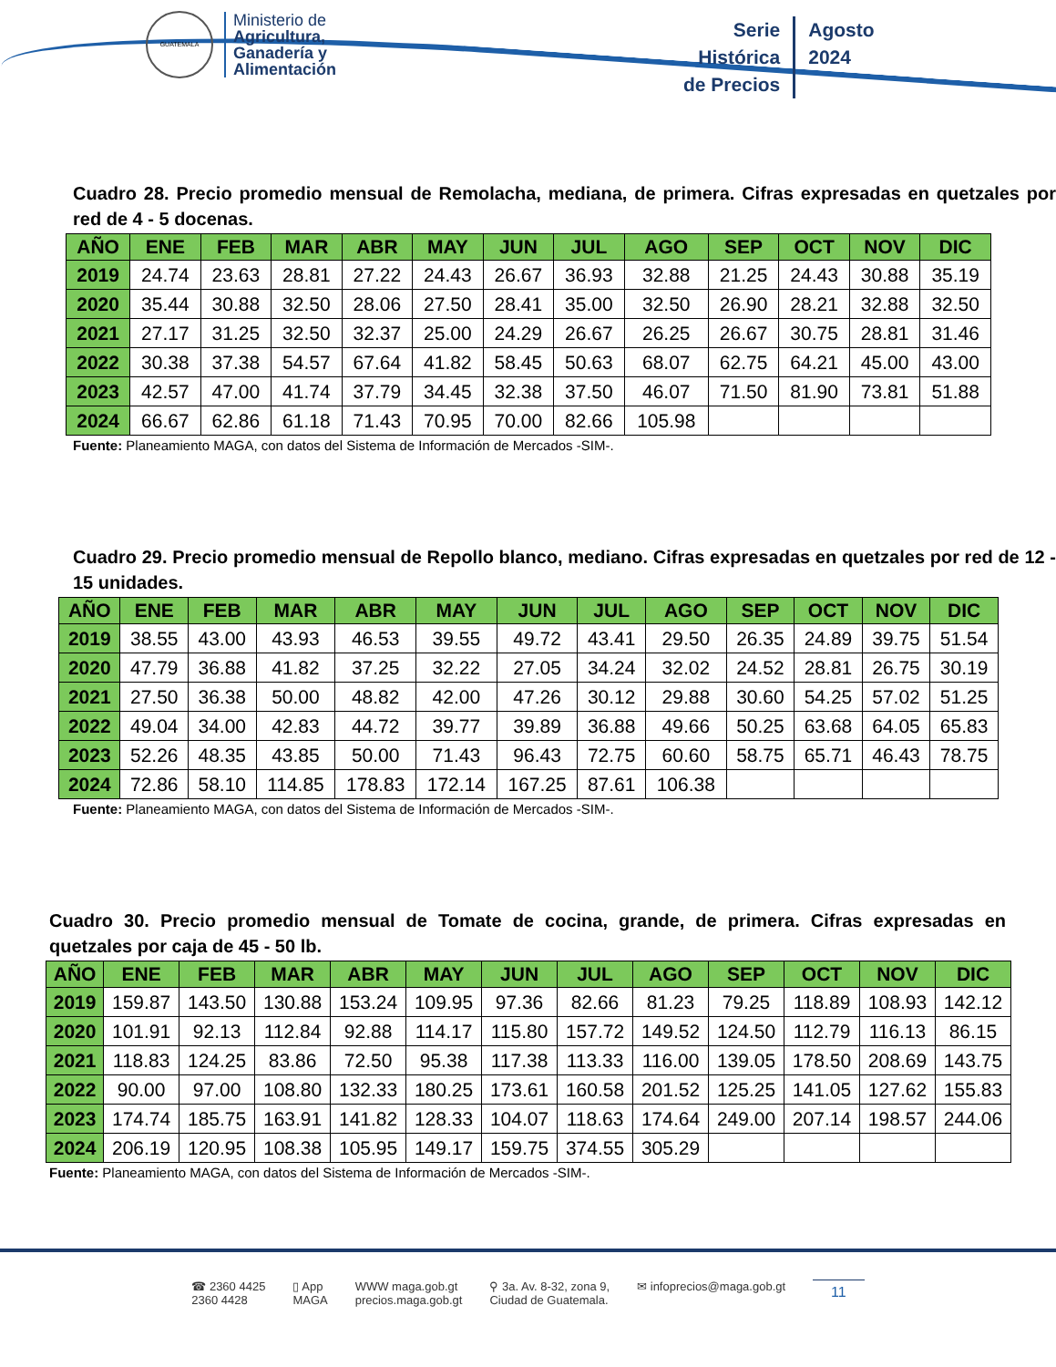GUATEMALA
Ministerio de
Agricultura,
Ganadería y
Alimentación
Serie
Histórica
de Precios
Agosto
2024
Cuadro 28. Precio promedio mensual de Remolacha, mediana, de primera. Cifras expresadas en quetzales por red de 4 - 5 docenas.
| AÑO | ENE | FEB | MAR | ABR | MAY | JUN | JUL | AGO | SEP | OCT | NOV | DIC |
| --- | --- | --- | --- | --- | --- | --- | --- | --- | --- | --- | --- | --- |
| 2019 | 24.74 | 23.63 | 28.81 | 27.22 | 24.43 | 26.67 | 36.93 | 32.88 | 21.25 | 24.43 | 30.88 | 35.19 |
| 2020 | 35.44 | 30.88 | 32.50 | 28.06 | 27.50 | 28.41 | 35.00 | 32.50 | 26.90 | 28.21 | 32.88 | 32.50 |
| 2021 | 27.17 | 31.25 | 32.50 | 32.37 | 25.00 | 24.29 | 26.67 | 26.25 | 26.67 | 30.75 | 28.81 | 31.46 |
| 2022 | 30.38 | 37.38 | 54.57 | 67.64 | 41.82 | 58.45 | 50.63 | 68.07 | 62.75 | 64.21 | 45.00 | 43.00 |
| 2023 | 42.57 | 47.00 | 41.74 | 37.79 | 34.45 | 32.38 | 37.50 | 46.07 | 71.50 | 81.90 | 73.81 | 51.88 |
| 2024 | 66.67 | 62.86 | 61.18 | 71.43 | 70.95 | 70.00 | 82.66 | 105.98 | | | | |
Fuente: Planeamiento MAGA, con datos del Sistema de Información de Mercados -SIM-.
Cuadro 29. Precio promedio mensual de Repollo blanco, mediano. Cifras expresadas en quetzales por red de 12 - 15 unidades.
| AÑO | ENE | FEB | MAR | ABR | MAY | JUN | JUL | AGO | SEP | OCT | NOV | DIC |
| --- | --- | --- | --- | --- | --- | --- | --- | --- | --- | --- | --- | --- |
| 2019 | 38.55 | 43.00 | 43.93 | 46.53 | 39.55 | 49.72 | 43.41 | 29.50 | 26.35 | 24.89 | 39.75 | 51.54 |
| 2020 | 47.79 | 36.88 | 41.82 | 37.25 | 32.22 | 27.05 | 34.24 | 32.02 | 24.52 | 28.81 | 26.75 | 30.19 |
| 2021 | 27.50 | 36.38 | 50.00 | 48.82 | 42.00 | 47.26 | 30.12 | 29.88 | 30.60 | 54.25 | 57.02 | 51.25 |
| 2022 | 49.04 | 34.00 | 42.83 | 44.72 | 39.77 | 39.89 | 36.88 | 49.66 | 50.25 | 63.68 | 64.05 | 65.83 |
| 2023 | 52.26 | 48.35 | 43.85 | 50.00 | 71.43 | 96.43 | 72.75 | 60.60 | 58.75 | 65.71 | 46.43 | 78.75 |
| 2024 | 72.86 | 58.10 | 114.85 | 178.83 | 172.14 | 167.25 | 87.61 | 106.38 | | | | |
Fuente: Planeamiento MAGA, con datos del Sistema de Información de Mercados -SIM-.
Cuadro 30. Precio promedio mensual de Tomate de cocina, grande, de primera. Cifras expresadas en quetzales por caja de 45 - 50 lb.
| AÑO | ENE | FEB | MAR | ABR | MAY | JUN | JUL | AGO | SEP | OCT | NOV | DIC |
| --- | --- | --- | --- | --- | --- | --- | --- | --- | --- | --- | --- | --- |
| 2019 | 159.87 | 143.50 | 130.88 | 153.24 | 109.95 | 97.36 | 82.66 | 81.23 | 79.25 | 118.89 | 108.93 | 142.12 |
| 2020 | 101.91 | 92.13 | 112.84 | 92.88 | 114.17 | 115.80 | 157.72 | 149.52 | 124.50 | 112.79 | 116.13 | 86.15 |
| 2021 | 118.83 | 124.25 | 83.86 | 72.50 | 95.38 | 117.38 | 113.33 | 116.00 | 139.05 | 178.50 | 208.69 | 143.75 |
| 2022 | 90.00 | 97.00 | 108.80 | 132.33 | 180.25 | 173.61 | 160.58 | 201.52 | 125.25 | 141.05 | 127.62 | 155.83 |
| 2023 | 174.74 | 185.75 | 163.91 | 141.82 | 128.33 | 104.07 | 118.63 | 174.64 | 249.00 | 207.14 | 198.57 | 244.06 |
| 2024 | 206.19 | 120.95 | 108.38 | 105.95 | 149.17 | 159.75 | 374.55 | 305.29 | | | | |
Fuente: Planeamiento MAGA, con datos del Sistema de Información de Mercados -SIM-.
☎ 2360 4425
2360 4428
▯ App
MAGA
WWW maga.gob.gt
precios.maga.gob.gt
⚲ 3a. Av. 8-32, zona 9,
Ciudad de Guatemala.
✉ infoprecios@maga.gob.gt
11